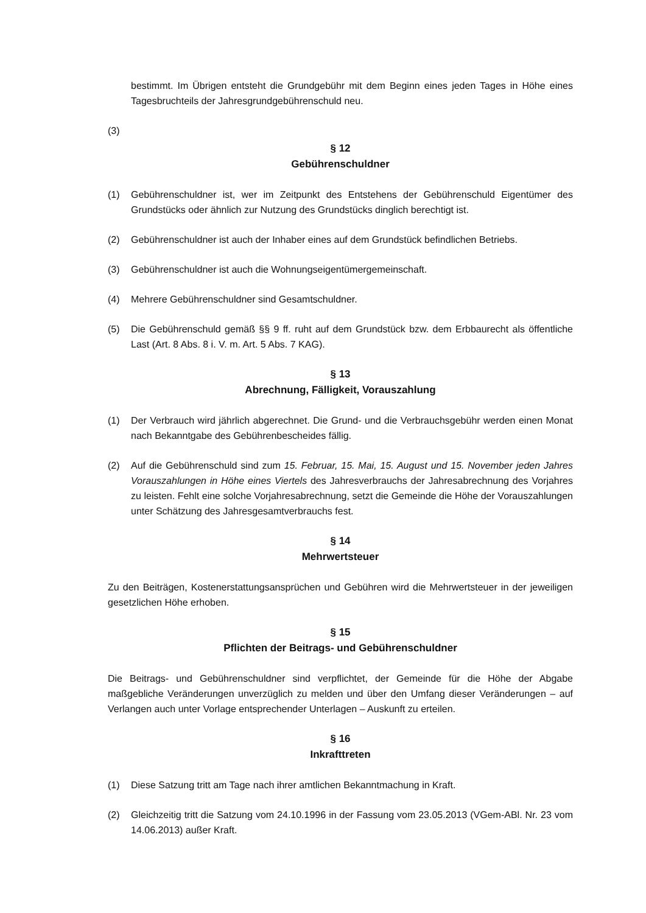bestimmt. Im Übrigen entsteht die Grundgebühr mit dem Beginn eines jeden Tages in Höhe eines Tagesbruchteils der Jahresgrundgebührenschuld neu.
(3)
§ 12
Gebührenschuldner
(1) Gebührenschuldner ist, wer im Zeitpunkt des Entstehens der Gebührenschuld Eigentümer des Grundstücks oder ähnlich zur Nutzung des Grundstücks dinglich berechtigt ist.
(2) Gebührenschuldner ist auch der Inhaber eines auf dem Grundstück befindlichen Betriebs.
(3) Gebührenschuldner ist auch die Wohnungseigentümergemeinschaft.
(4) Mehrere Gebührenschuldner sind Gesamtschuldner.
(5) Die Gebührenschuld gemäß §§ 9 ff. ruht auf dem Grundstück bzw. dem Erbbaurecht als öffentliche Last (Art. 8 Abs. 8 i. V. m. Art. 5 Abs. 7 KAG).
§ 13
Abrechnung, Fälligkeit, Vorauszahlung
(1) Der Verbrauch wird jährlich abgerechnet. Die Grund- und die Verbrauchsgebühr werden einen Monat nach Bekanntgabe des Gebührenbescheides fällig.
(2) Auf die Gebührenschuld sind zum 15. Februar, 15. Mai, 15. August und 15. November jeden Jahres Vorauszahlungen in Höhe eines Viertels des Jahresverbrauchs der Jahresabrechnung des Vorjahres zu leisten. Fehlt eine solche Vorjahresabrechnung, setzt die Gemeinde die Höhe der Vorauszahlungen unter Schätzung des Jahresgesamtverbrauchs fest.
§ 14
Mehrwertsteuer
Zu den Beiträgen, Kostenerstattungsansprüchen und Gebühren wird die Mehrwertsteuer in der jeweiligen gesetzlichen Höhe erhoben.
§ 15
Pflichten der Beitrags- und Gebührenschuldner
Die Beitrags- und Gebührenschuldner sind verpflichtet, der Gemeinde für die Höhe der Abgabe maßgebliche Veränderungen unverzüglich zu melden und über den Umfang dieser Veränderungen – auf Verlangen auch unter Vorlage entsprechender Unterlagen – Auskunft zu erteilen.
§ 16
Inkrafttreten
(1) Diese Satzung tritt am Tage nach ihrer amtlichen Bekanntmachung in Kraft.
(2) Gleichzeitig tritt die Satzung vom 24.10.1996 in der Fassung vom 23.05.2013 (VGem-ABl. Nr. 23 vom 14.06.2013) außer Kraft.